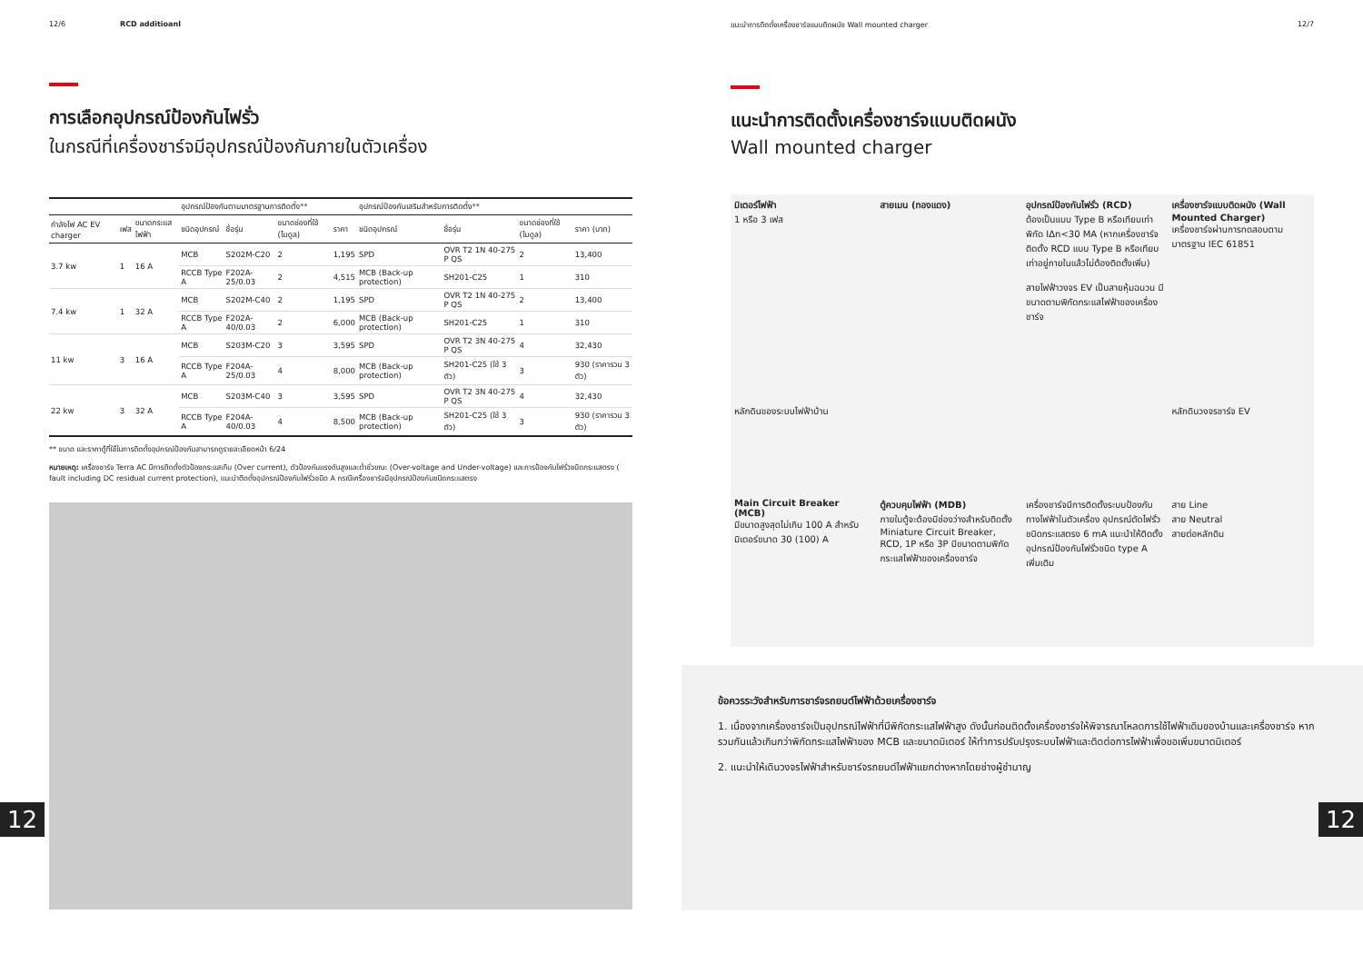12/6 RCD additioanl
การเลือกอุปกรณ์ป้องกันไฟรั่ว
ในกรณีที่เครื่องชาร์จมีอุปกรณ์ป้องกันภายในตัวเครื่อง
| | | | อุปกรณ์ป้องกันตามมาตรฐานการติดตั้ง** | | | | อุปกรณ์ป้องกันเสริมสำหรับการติดตั้ง** | | | |
| --- | --- | --- | --- | --- | --- | --- | --- | --- | --- | --- |
| กำลังไฟ AC EV charger | เฟส | ขนาดกระแสไฟฟ้า | ชนิดอุปกรณ์ | ชื่อรุ่น | ขนาดช่องที่ใช้ (โมดูล) | ราคา | ชนิดอุปกรณ์ | ชื่อรุ่น | ขนาดช่องที่ใช้ (โมดูล) | ราคา (บาท) |
| 3.7 kw | 1 | 16 A | MCB | S202M-C20 | 2 | 1,195 | SPD | OVR T2 1N 40-275 P QS | 2 | 13,400 |
| | | | RCCB Type A | F202A-25/0.03 | 2 | 4,515 | MCB (Back-up protection) | SH201-C25 | 1 | 310 |
| 7.4 kw | 1 | 32 A | MCB | S202M-C40 | 2 | 1,195 | SPD | OVR T2 1N 40-275 P QS | 2 | 13,400 |
| | | | RCCB Type A | F202A-40/0.03 | 2 | 6,000 | MCB (Back-up protection) | SH201-C25 | 1 | 310 |
| 11 kw | 3 | 16 A | MCB | S203M-C20 | 3 | 3,595 | SPD | OVR T2 3N 40-275 P QS | 4 | 32,430 |
| | | | RCCB Type A | F204A-25/0.03 | 4 | 8,000 | MCB (Back-up protection) | SH201-C25 (ใช้ 3 ตัว) | 3 | 930 (ราคารวม 3 ตัว) |
| 22 kw | 3 | 32 A | MCB | S203M-C40 | 3 | 3,595 | SPD | OVR T2 3N 40-275 P QS | 4 | 32,430 |
| | | | RCCB Type A | F204A-40/0.03 | 4 | 8,500 | MCB (Back-up protection) | SH201-C25 (ใช้ 3 ตัว) | 3 | 930 (ราคารวม 3 ตัว) |
** ขนาด และราคาตู้ที่ใช้ในการติดตั้งอุปกรณ์ป้องกันสามารถดูรายละเอียดหน้า 6/24
หมายเหตุ: เครื่องชาร์จ Terra AC มีการติดตั้งตัวป้องกระแสเกิน (Over current), ตัวป้องกันแรงดันสูงและต่ำชั่วขณะ (Over-voltage and Under-voltage) และการป้องกันไฟรั่วชนิดกระแสตรง ( fault including DC residual current protection), แนะนำติดตั้งอุปกรณ์ป้องกันไฟรั่วชนิด A กรณีเครื่องชาร์จมีอุปกรณ์ป้องกันชนิดกระแสตรง
12
แนะนำการติดตั้งเครื่องชาร์จแบบติดผนัง Wall mounted charger 12/7
แนะนำการติดตั้งเครื่องชาร์จแบบติดผนัง
Wall mounted charger
มิเตอร์ไฟฟ้า
1 หรือ 3 เฟส
สายเมน (ทองแดง)
อุปกรณ์ป้องกันไฟรั่ว (RCD)
ต้องเป็นแบบ Type B หรือเทียบเท่า พิกัด IΔn<30 MA (หากเครื่องชาร์จติดตั้ง RCD แบบ Type B หรือเทียบเท่าอยู่ภายในแล้วไม่ต้องติดตั้งเพิ่ม)
สายไฟฟ้าวงจร EV เป็นสายหุ้มฉนวน มีขนาดตามพิกัดกระแสไฟฟ้าของเครื่องชาร์จ
เครื่องชาร์จแบบติดผนัง (Wall Mounted Charger)
เครื่องชาร์จผ่านการทดสอบตามมาตรฐาน IEC 61851
หลักดินของระบบไฟฟ้าบ้าน
หลักดินวงจรชาร์จ EV
Main Circuit Breaker (MCB)
มีขนาดสูงสุดไม่เกิน 100 A สำหรับมิเตอร์ขนาด 30 (100) A
ตู้ควบคุมไฟฟ้า (MDB)
ภายในตู้จะต้องมีช่องว่างสำหรับติดตั้ง Miniature Circuit Breaker, RCD, 1P หรือ 3P มีขนาดตามพิกัดกระแสไฟฟ้าของเครื่องชาร์จ
เครื่องชาร์จมีการติดตั้งระบบป้องกันทางไฟฟ้าในตัวเครื่อง อุปกรณ์ตัดไฟรั่ว ชนิดกระแสตรง 6 mA แนะนำให้ติดตั้งอุปกรณ์ป้องกันไฟรั่วชนิด type A เพิ่มเติม
สาย Line
สาย Neutral
สายต่อหลักดิน
ข้อควรระวังสำหรับการชาร์จรถยนต์ไฟฟ้าด้วยเครื่องชาร์จ
1. เนื่องจากเครื่องชาร์จเป็นอุปกรณ์ไฟฟ้าที่มีพิกัดกระแสไฟฟ้าสูง ดังนั้นก่อนติดตั้งเครื่องชาร์จให้พิจารณาโหลดการใช้ไฟฟ้าเดิมของบ้านและเครื่องชาร์จ หากรวมกันแล้วเกินกว่าพิกัดกระแสไฟฟ้าของ MCB และขนาดมิเตอร์ ให้ทำการปรับปรุงระบบไฟฟ้าและติดต่อการไฟฟ้าเพื่อขอเพิ่มขนาดมิเตอร์
2. แนะนำให้เดินวงจรไฟฟ้าสำหรับชาร์จรถยนต์ไฟฟ้าแยกต่างหากโดยช่างผู้ชำนาญ
12